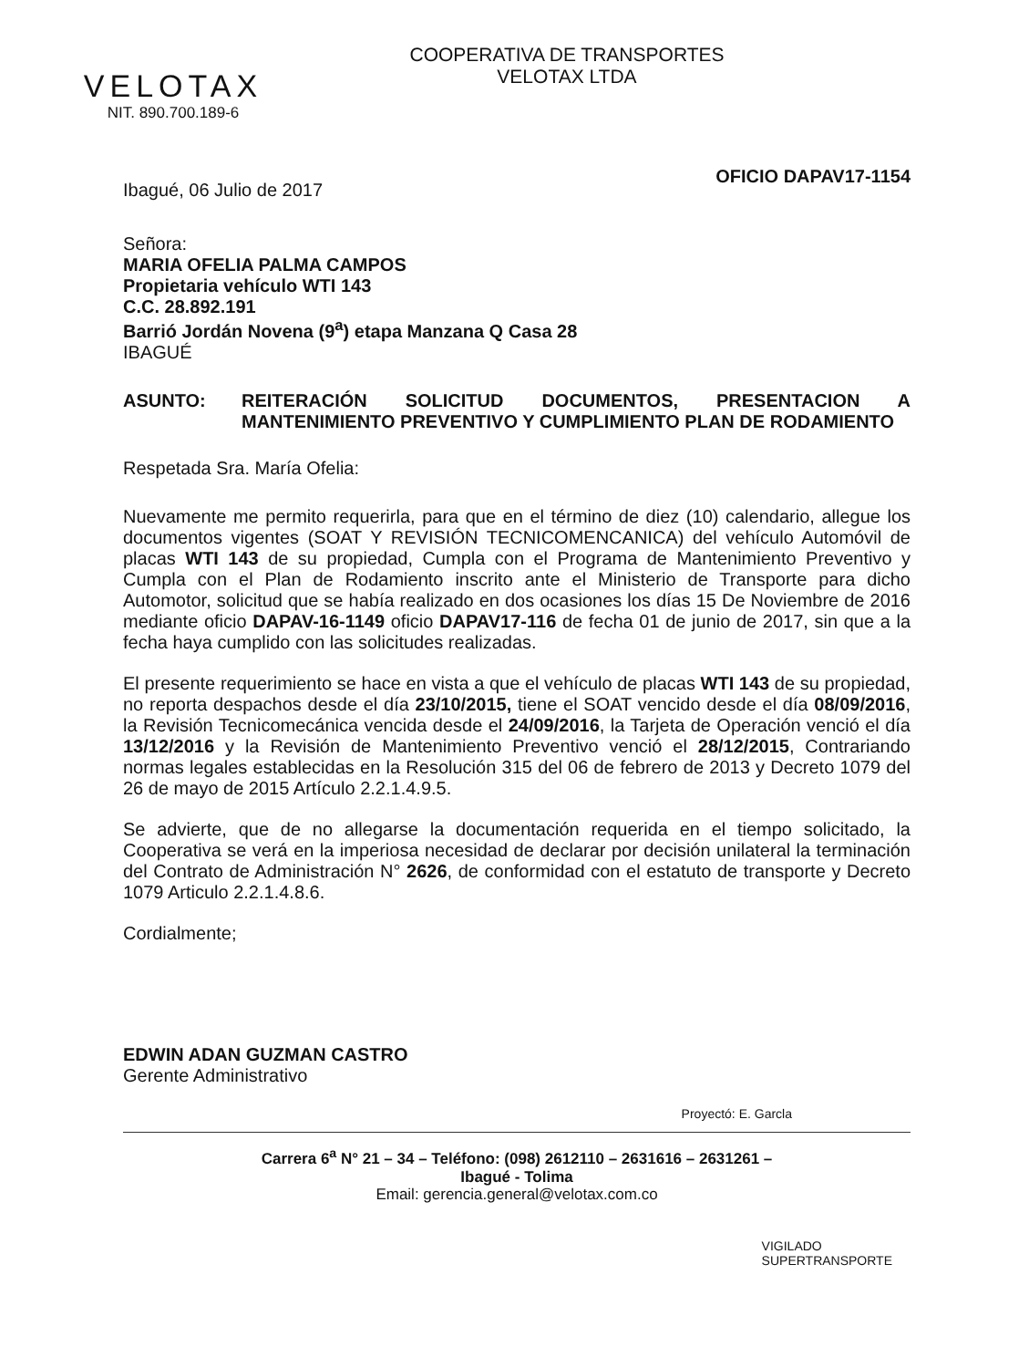VELOTAX
NIT. 890.700.189-6
COOPERATIVA DE TRANSPORTES
VELOTAX LTDA
OFICIO DAPAV17-1154
Ibagué, 06 Julio de 2017
Señora:
MARIA OFELIA PALMA CAMPOS
Propietaria vehículo WTI 143
C.C. 28.892.191
Barrió Jordán Novena (9<sup>a</sup>) etapa Manzana Q Casa 28
IBAGUÉ
ASUNTO: REITERACIÓN SOLICITUD DOCUMENTOS, PRESENTACION A MANTENIMIENTO PREVENTIVO Y CUMPLIMIENTO PLAN DE RODAMIENTO
Respetada Sra. María Ofelia:
Nuevamente me permito requerirla, para que en el término de diez (10) calendario, allegue los documentos vigentes (SOAT Y REVISIÓN TECNICOMENCANICA) del vehículo Automóvil de placas WTI 143 de su propiedad, Cumpla con el Programa de Mantenimiento Preventivo y Cumpla con el Plan de Rodamiento inscrito ante el Ministerio de Transporte para dicho Automotor, solicitud que se había realizado en dos ocasiones los días 15 De Noviembre de 2016 mediante oficio DAPAV-16-1149 oficio DAPAV17-116 de fecha 01 de junio de 2017, sin que a la fecha haya cumplido con las solicitudes realizadas.
El presente requerimiento se hace en vista a que el vehículo de placas WTI 143 de su propiedad, no reporta despachos desde el día 23/10/2015, tiene el SOAT vencido desde el día 08/09/2016, la Revisión Tecnicomecánica vencida desde el 24/09/2016, la Tarjeta de Operación venció el día 13/12/2016 y la Revisión de Mantenimiento Preventivo venció el 28/12/2015, Contrariando normas legales establecidas en la Resolución 315 del 06 de febrero de 2013 y Decreto 1079 del 26 de mayo de 2015 Artículo 2.2.1.4.9.5.
Se advierte, que de no allegarse la documentación requerida en el tiempo solicitado, la Cooperativa se verá en la imperiosa necesidad de declarar por decisión unilateral la terminación del Contrato de Administración N° 2626, de conformidad con el estatuto de transporte y Decreto 1079 Articulo 2.2.1.4.8.6.
Cordialmente;
EDWIN ADAN GUZMAN CASTRO
Gerente Administrativo
Proyectó: E. Garcla
Carrera 6<sup>a</sup> N° 21 – 34 – Teléfono: (098) 2612110 – 2631616 – 2631261 –
Ibagué - Tolima
Email: gerencia.general@velotax.com.co
VIGILADO
SUPERTRANSPORTE